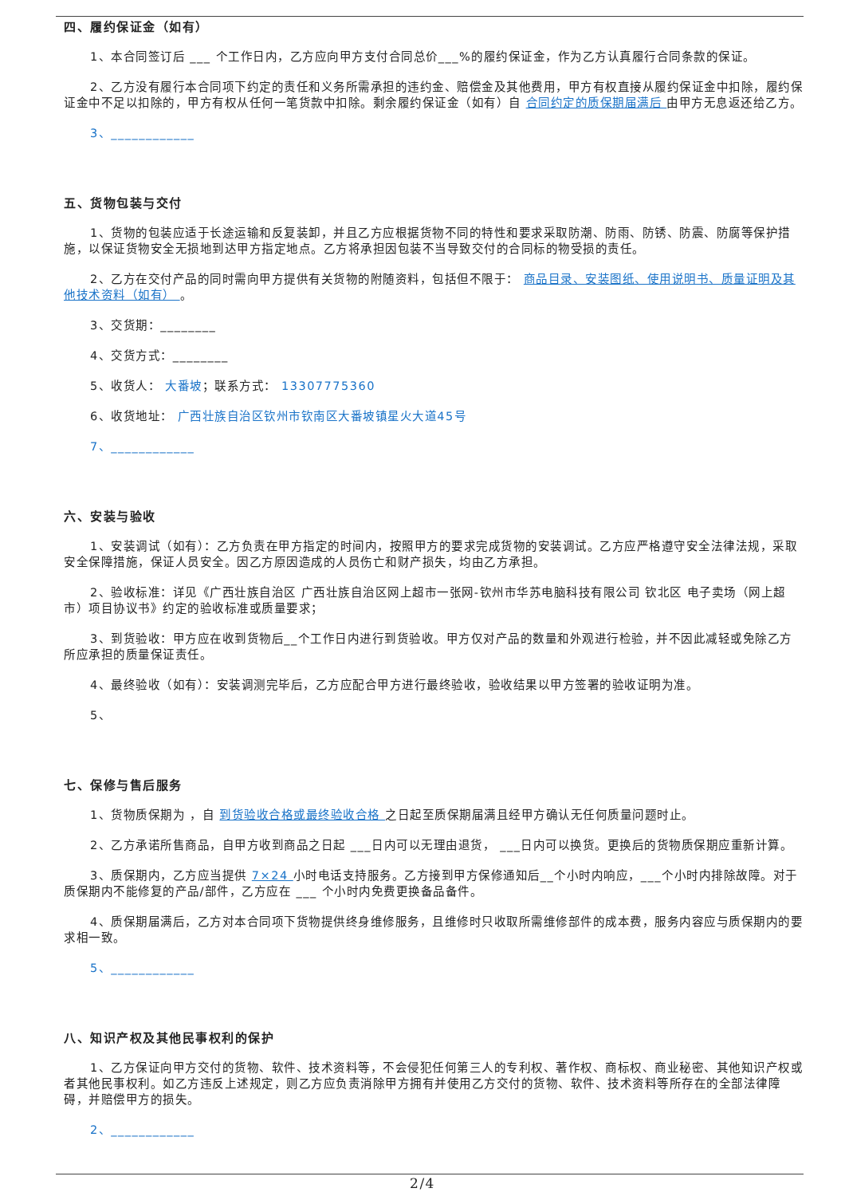四、履约保证金（如有）
1、本合同签订后 ___ 个工作日内，乙方应向甲方支付合同总价___%的履约保证金，作为乙方认真履行合同条款的保证。
2、乙方没有履行本合同项下约定的责任和义务所需承担的违约金、赔偿金及其他费用，甲方有权直接从履约保证金中扣除，履约保证金中不足以扣除的，甲方有权从任何一笔货款中扣除。剩余履约保证金（如有）自 合同约定的质保期届满后 由甲方无息返还给乙方。
3、____________
五、货物包装与交付
1、货物的包装应适于长途运输和反复装卸，并且乙方应根据货物不同的特性和要求采取防潮、防雨、防锈、防震、防腐等保护措施，以保证货物安全无损地到达甲方指定地点。乙方将承担因包装不当导致交付的合同标的物受损的责任。
2、乙方在交付产品的同时需向甲方提供有关货物的附随资料，包括但不限于： 商品目录、安装图纸、使用说明书、质量证明及其他技术资料（如有） 。
3、交货期：________
4、交货方式：________
5、收货人： 大番坡；联系方式： 13307775360
6、收货地址： 广西壮族自治区钦州市钦南区大番坡镇星火大道45号
7、____________
六、安装与验收
1、安装调试（如有）：乙方负责在甲方指定的时间内，按照甲方的要求完成货物的安装调试。乙方应严格遵守安全法律法规，采取安全保障措施，保证人员安全。因乙方原因造成的人员伤亡和财产损失，均由乙方承担。
2、验收标准：详见《广西壮族自治区 广西壮族自治区网上超市一张网-钦州市华苏电脑科技有限公司 钦北区 电子卖场（网上超市）项目协议书》约定的验收标准或质量要求；
3、到货验收：甲方应在收到货物后__个工作日内进行到货验收。甲方仅对产品的数量和外观进行检验，并不因此减轻或免除乙方所应承担的质量保证责任。
4、最终验收（如有）：安装调测完毕后，乙方应配合甲方进行最终验收，验收结果以甲方签署的验收证明为准。
5、
七、保修与售后服务
1、货物质保期为 ，自 到货验收合格或最终验收合格 之日起至质保期届满且经甲方确认无任何质量问题时止。
2、乙方承诺所售商品，自甲方收到商品之日起 ___日内可以无理由退货， ___日内可以换货。更换后的货物质保期应重新计算。
3、质保期内，乙方应当提供 7×24 小时电话支持服务。乙方接到甲方保修通知后__个小时内响应，___个小时内排除故障。对于质保期内不能修复的产品/部件，乙方应在 ___ 个小时内免费更换备品备件。
4、质保期届满后，乙方对本合同项下货物提供终身维修服务，且维修时只收取所需维修部件的成本费，服务内容应与质保期内的要求相一致。
5、____________
八、知识产权及其他民事权利的保护
1、乙方保证向甲方交付的货物、软件、技术资料等，不会侵犯任何第三人的专利权、著作权、商标权、商业秘密、其他知识产权或者其他民事权利。如乙方违反上述规定，则乙方应负责消除甲方拥有并使用乙方交付的货物、软件、技术资料等所存在的全部法律障碍，并赔偿甲方的损失。
2、____________
2/4